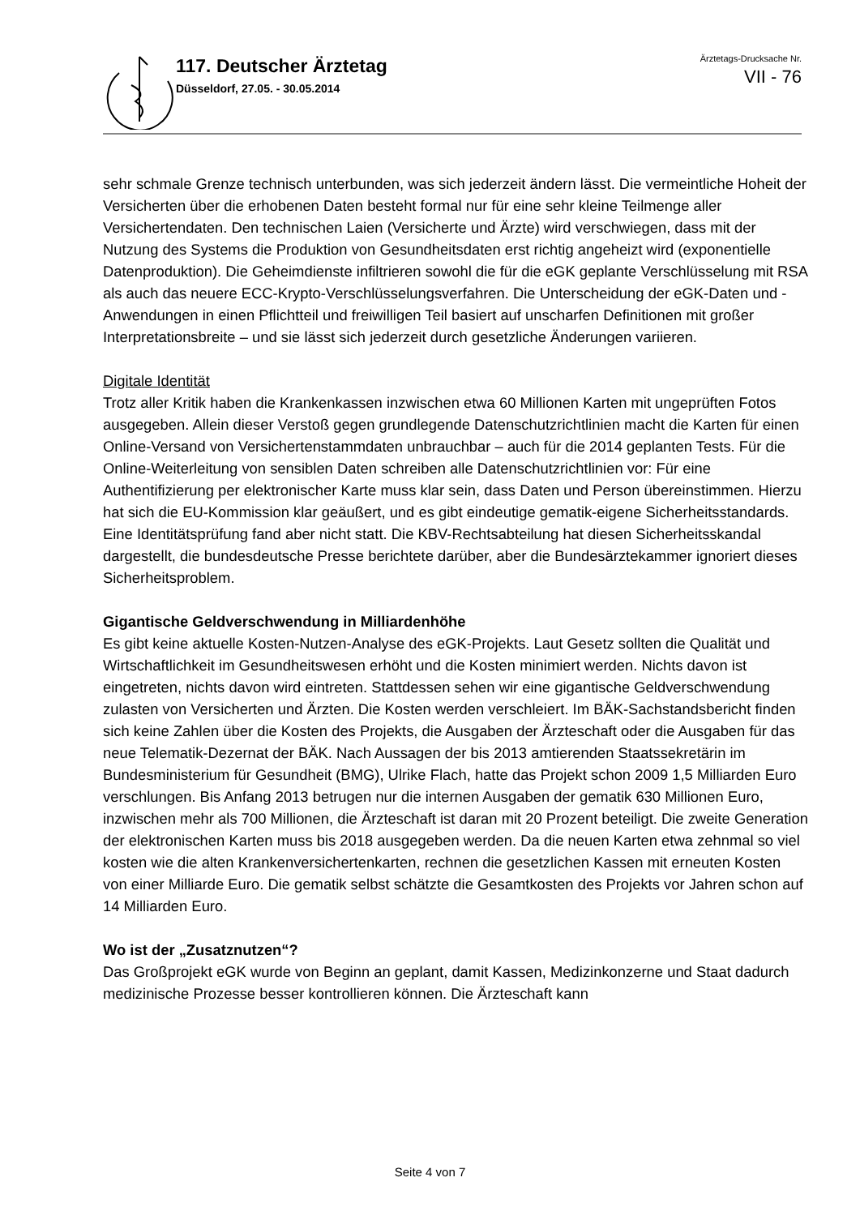117. Deutscher Ärztetag
Düsseldorf, 27.05. - 30.05.2014
Ärztetags-Drucksache Nr.
VII - 76
sehr schmale Grenze technisch unterbunden, was sich jederzeit ändern lässt. Die vermeintliche Hoheit der Versicherten über die erhobenen Daten besteht formal nur für eine sehr kleine Teilmenge aller Versichertendaten. Den technischen Laien (Versicherte und Ärzte) wird verschwiegen, dass mit der Nutzung des Systems die Produktion von Gesundheitsdaten erst richtig angeheizt wird (exponentielle Datenproduktion). Die Geheimdienste infiltrieren sowohl die für die eGK geplante Verschlüsselung mit RSA als auch das neuere ECC-Krypto-Verschlüsselungsverfahren. Die Unterscheidung der eGK-Daten und -Anwendungen in einen Pflichtteil und freiwilligen Teil basiert auf unscharfen Definitionen mit großer Interpretationsbreite – und sie lässt sich jederzeit durch gesetzliche Änderungen variieren.
Digitale Identität
Trotz aller Kritik haben die Krankenkassen inzwischen etwa 60 Millionen Karten mit ungeprüften Fotos ausgegeben. Allein dieser Verstoß gegen grundlegende Datenschutzrichtlinien macht die Karten für einen Online-Versand von Versichertenstammdaten unbrauchbar – auch für die 2014 geplanten Tests. Für die Online-Weiterleitung von sensiblen Daten schreiben alle Datenschutzrichtlinien vor: Für eine Authentifizierung per elektronischer Karte muss klar sein, dass Daten und Person übereinstimmen. Hierzu hat sich die EU-Kommission klar geäußert, und es gibt eindeutige gematik-eigene Sicherheitsstandards. Eine Identitätsprüfung fand aber nicht statt. Die KBV-Rechtsabteilung hat diesen Sicherheitsskandal dargestellt, die bundesdeutsche Presse berichtete darüber, aber die Bundesärztekammer ignoriert dieses Sicherheitsproblem.
Gigantische Geldverschwendung in Milliardenhöhe
Es gibt keine aktuelle Kosten-Nutzen-Analyse des eGK-Projekts. Laut Gesetz sollten die Qualität und Wirtschaftlichkeit im Gesundheitswesen erhöht und die Kosten minimiert werden. Nichts davon ist eingetreten, nichts davon wird eintreten. Stattdessen sehen wir eine gigantische Geldverschwendung zulasten von Versicherten und Ärzten. Die Kosten werden verschleiert. Im BÄK-Sachstandsbericht finden sich keine Zahlen über die Kosten des Projekts, die Ausgaben der Ärzteschaft oder die Ausgaben für das neue Telematik-Dezernat der BÄK. Nach Aussagen der bis 2013 amtierenden Staatssekretärin im Bundesministerium für Gesundheit (BMG), Ulrike Flach, hatte das Projekt schon 2009 1,5 Milliarden Euro verschlungen. Bis Anfang 2013 betrugen nur die internen Ausgaben der gematik 630 Millionen Euro, inzwischen mehr als 700 Millionen, die Ärzteschaft ist daran mit 20 Prozent beteiligt. Die zweite Generation der elektronischen Karten muss bis 2018 ausgegeben werden. Da die neuen Karten etwa zehnmal so viel kosten wie die alten Krankenversichertenkarten, rechnen die gesetzlichen Kassen mit erneuten Kosten von einer Milliarde Euro. Die gematik selbst schätzte die Gesamtkosten des Projekts vor Jahren schon auf 14 Milliarden Euro.
Wo ist der „Zusatznutzen“?
Das Großprojekt eGK wurde von Beginn an geplant, damit Kassen, Medizinkonzerne und Staat dadurch medizinische Prozesse besser kontrollieren können. Die Ärzteschaft kann
Seite 4 von 7